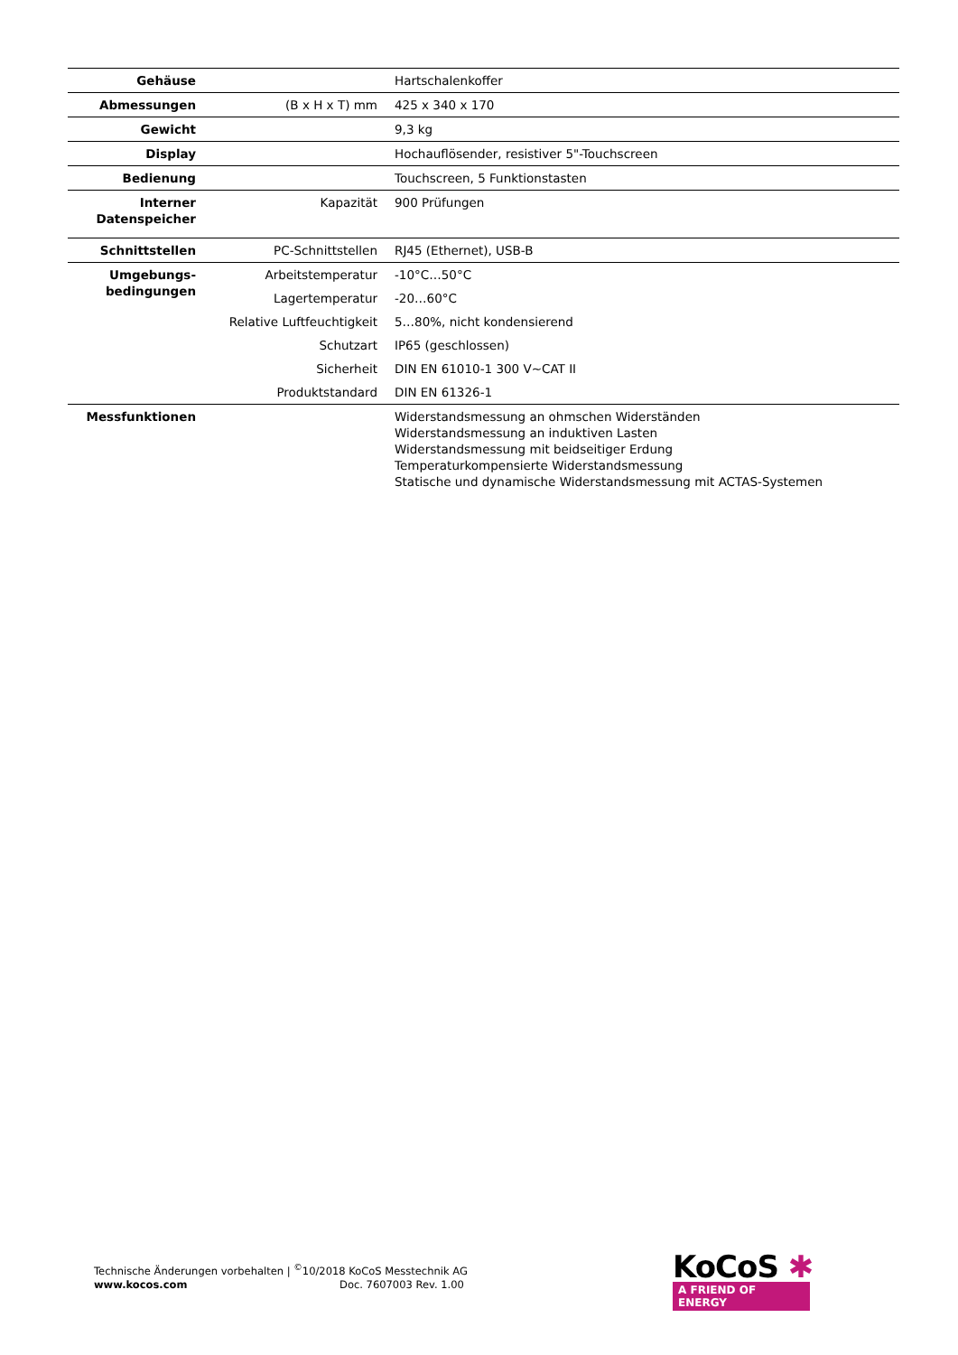| Gehäuse | | Hartschalenkoffer |
| Abmessungen | (B x H x T) mm | 425 x 340 x 170 |
| Gewicht | | 9,3 kg |
| Display | | Hochauflösender, resistiver 5"-Touchscreen |
| Bedienung | | Touchscreen, 5 Funktionstasten |
| Interner Datenspeicher | Kapazität | 900 Prüfungen |
| Schnittstellen | PC-Schnittstellen | RJ45 (Ethernet), USB-B |
| Umgebungs- bedingungen | Arbeitstemperatur | -10°C…50°C |
| | Lagertemperatur | -20…60°C |
| | Relative Luftfeuchtigkeit | 5…80%, nicht kondensierend |
| | Schutzart | IP65 (geschlossen) |
| | Sicherheit | DIN EN 61010-1 300 V~CAT II |
| | Produktstandard | DIN EN 61326-1 |
| Messfunktionen | | Widerstandsmessung an ohmschen Widerständen Widerstandsmessung an induktiven Lasten Widerstandsmessung mit beidseitiger Erdung Temperaturkompensierte Widerstandsmessung Statische und dynamische Widerstandsmessung mit ACTAS-Systemen |
Technische Änderungen vorbehalten | <sup>©</sup>10/2018 KoCoS Messtechnik AG
www.kocos.com Doc. 7607003 Rev. 1.00
KoCoS ✱
A FRIEND OF ENERGY